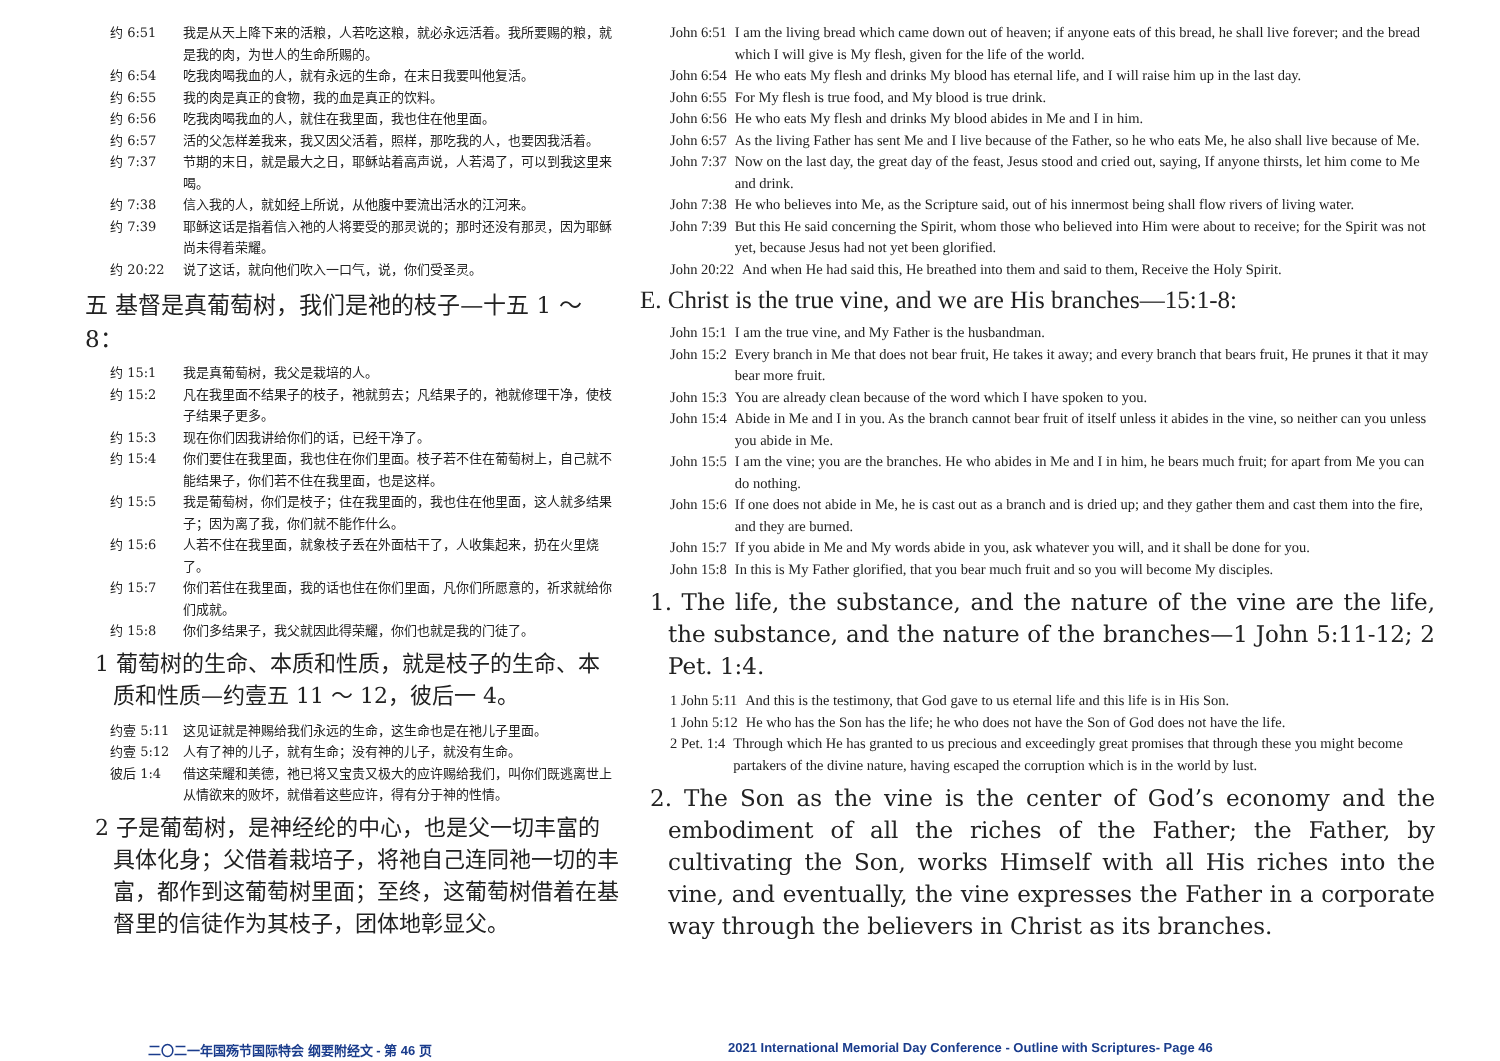约 6:51 我是从天上降下来的活粮，人若吃这粮，就必永远活着。我所要赐的粮，就是我的肉，为世人的生命所赐的。
约 6:54 吃我肉喝我血的人，就有永远的生命，在末日我要叫他复活。
约 6:55 我的肉是真正的食物，我的血是真正的饮料。
约 6:56 吃我肉喝我血的人，就住在我里面，我也住在他里面。
约 6:57 活的父怎样差我来，我又因父活着，照样，那吃我的人，也要因我活着。
约 7:37 节期的末日，就是最大之日，耶稣站着高声说，人若渴了，可以到我这里来喝。
约 7:38 信入我的人，就如经上所说，从他腹中要流出活水的江河来。
约 7:39 耶稣这话是指着信入祂的人将要受的那灵说的；那时还没有那灵，因为耶稣尚未得着荣耀。
约 20:22 说了这话，就向他们吹入一口气，说，你们受圣灵。
五 基督是真葡萄树，我们是祂的枝子—十五 1 ～ 8：
约 15:1 我是真葡萄树，我父是栽培的人。
约 15:2 凡在我里面不结果子的枝子，祂就剪去；凡结果子的，祂就修理干净，使枝子结果子更多。
约 15:3 现在你们因我讲给你们的话，已经干净了。
约 15:4 你们要住在我里面，我也住在你们里面。枝子若不住在葡萄树上，自己就不能结果子，你们若不住在我里面，也是这样。
约 15:5 我是葡萄树，你们是枝子；住在我里面的，我也住在他里面，这人就多结果子；因为离了我，你们就不能作什么。
约 15:6 人若不住在我里面，就象枝子丢在外面枯干了，人收集起来，扔在火里烧了。
约 15:7 你们若住在我里面，我的话也住在你们里面，凡你们所愿意的，祈求就给你们成就。
约 15:8 你们多结果子，我父就因此得荣耀，你们也就是我的门徒了。
1 葡萄树的生命、本质和性质，就是枝子的生命、本质和性质—约壹五 11 ～ 12，彼后一 4。
约壹 5:11 这见证就是神赐给我们永远的生命，这生命也是在祂儿子里面。
约壹 5:12 人有了神的儿子，就有生命；没有神的儿子，就没有生命。
彼后 1:4 借这荣耀和美德，祂已将又宝贵又极大的应许赐给我们，叫你们既逃离世上从情欲来的败坏，就借着这些应许，得有分于神的性情。
2 子是葡萄树，是神经纶的中心，也是父一切丰富的具体化身；父借着栽培子，将祂自己连同祂一切的丰富，都作到这葡萄树里面；至终，这葡萄树借着在基督里的信徒作为其枝子，团体地彰显父。
John 6:51 I am the living bread which came down out of heaven; if anyone eats of this bread, he shall live forever; and the bread which I will give is My flesh, given for the life of the world.
John 6:54 He who eats My flesh and drinks My blood has eternal life, and I will raise him up in the last day.
John 6:55 For My flesh is true food, and My blood is true drink.
John 6:56 He who eats My flesh and drinks My blood abides in Me and I in him.
John 6:57 As the living Father has sent Me and I live because of the Father, so he who eats Me, he also shall live because of Me.
John 7:37 Now on the last day, the great day of the feast, Jesus stood and cried out, saying, If anyone thirsts, let him come to Me and drink.
John 7:38 He who believes into Me, as the Scripture said, out of his innermost being shall flow rivers of living water.
John 7:39 But this He said concerning the Spirit, whom those who believed into Him were about to receive; for the Spirit was not yet, because Jesus had not yet been glorified.
John 20:22 And when He had said this, He breathed into them and said to them, Receive the Holy Spirit.
E. Christ is the true vine, and we are His branches—15:1-8:
John 15:1 I am the true vine, and My Father is the husbandman.
John 15:2 Every branch in Me that does not bear fruit, He takes it away; and every branch that bears fruit, He prunes it that it may bear more fruit.
John 15:3 You are already clean because of the word which I have spoken to you.
John 15:4 Abide in Me and I in you. As the branch cannot bear fruit of itself unless it abides in the vine, so neither can you unless you abide in Me.
John 15:5 I am the vine; you are the branches. He who abides in Me and I in him, he bears much fruit; for apart from Me you can do nothing.
John 15:6 If one does not abide in Me, he is cast out as a branch and is dried up; and they gather them and cast them into the fire, and they are burned.
John 15:7 If you abide in Me and My words abide in you, ask whatever you will, and it shall be done for you.
John 15:8 In this is My Father glorified, that you bear much fruit and so you will become My disciples.
1. The life, the substance, and the nature of the vine are the life, the substance, and the nature of the branches—1 John 5:11-12; 2 Pet. 1:4.
1 John 5:11 And this is the testimony, that God gave to us eternal life and this life is in His Son.
1 John 5:12 He who has the Son has the life; he who does not have the Son of God does not have the life.
2 Pet. 1:4 Through which He has granted to us precious and exceedingly great promises that through these you might become partakers of the divine nature, having escaped the corruption which is in the world by lust.
2. The Son as the vine is the center of God’s economy and the embodiment of all the riches of the Father; the Father, by cultivating the Son, works Himself with all His riches into the vine, and eventually, the vine expresses the Father in a corporate way through the believers in Christ as its branches.
二〇二一年国殇节国际特会 纲要附经文 - 第 46 页 2021 International Memorial Day Conference - Outline with Scriptures- Page 46